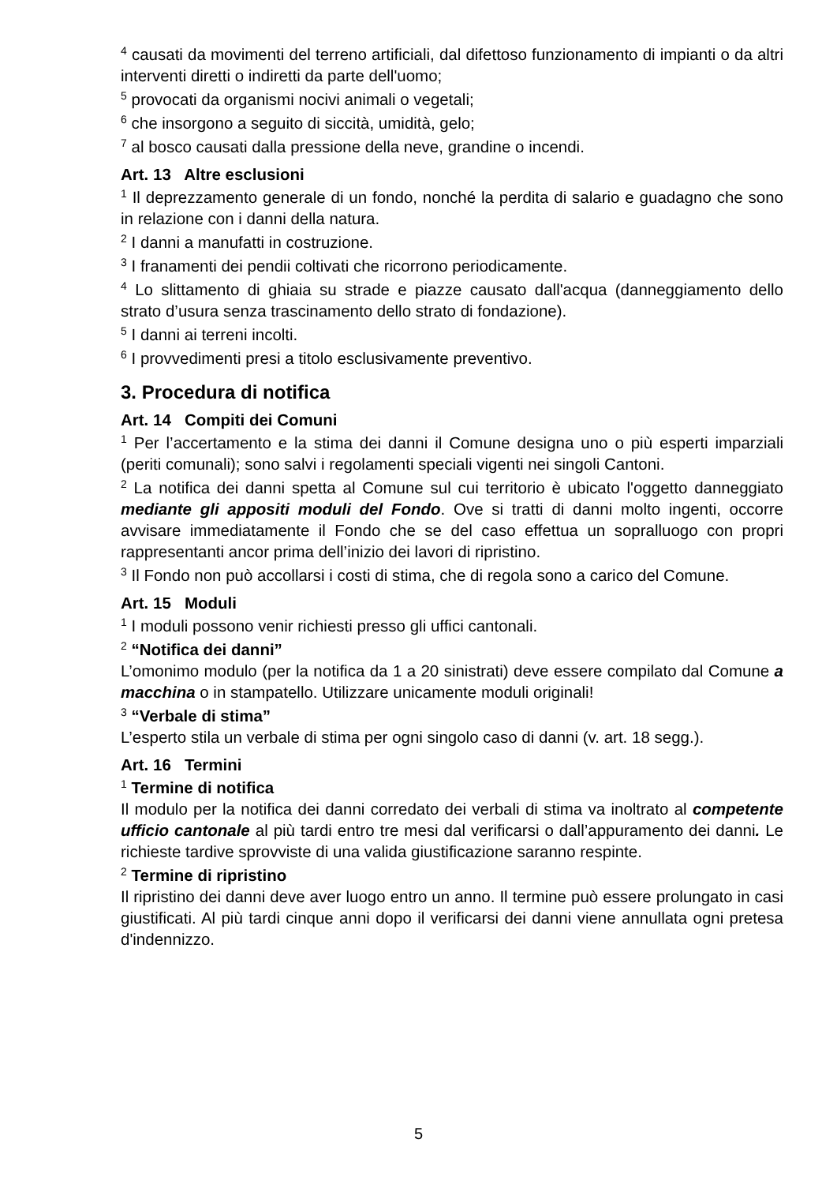<sup>4</sup> causati da movimenti del terreno artificiali, dal difettoso funzionamento di impianti o da altri interventi diretti o indiretti da parte dell'uomo;
<sup>5</sup> provocati da organismi nocivi animali o vegetali;
<sup>6</sup> che insorgono a seguito di siccità, umidità, gelo;
<sup>7</sup> al bosco causati dalla pressione della neve, grandine o incendi.
Art. 13 Altre esclusioni
<sup>1</sup> Il deprezzamento generale di un fondo, nonché la perdita di salario e guadagno che sono in relazione con i danni della natura.
<sup>2</sup> I danni a manufatti in costruzione.
<sup>3</sup> I franamenti dei pendii coltivati che ricorrono periodicamente.
<sup>4</sup> Lo slittamento di ghiaia su strade e piazze causato dall'acqua (danneggiamento dello strato d’usura senza trascinamento dello strato di fondazione).
<sup>5</sup> I danni ai terreni incolti.
<sup>6</sup> I provvedimenti presi a titolo esclusivamente preventivo.
3. Procedura di notifica
Art. 14 Compiti dei Comuni
<sup>1</sup> Per l’accertamento e la stima dei danni il Comune designa uno o più esperti imparziali (periti comunali); sono salvi i regolamenti speciali vigenti nei singoli Cantoni.
<sup>2</sup> La notifica dei danni spetta al Comune sul cui territorio è ubicato l'oggetto danneggiato mediante gli appositi moduli del Fondo. Ove si tratti di danni molto ingenti, occorre avvisare immediatamente il Fondo che se del caso effettua un sopralluogo con propri rappresentanti ancor prima dell’inizio dei lavori di ripristino.
<sup>3</sup> Il Fondo non può accollarsi i costi di stima, che di regola sono a carico del Comune.
Art. 15 Moduli
<sup>1</sup> I moduli possono venir richiesti presso gli uffici cantonali.
<sup>2</sup> “Notifica dei danni”
L’omonimo modulo (per la notifica da 1 a 20 sinistrati) deve essere compilato dal Comune a macchina o in stampatello. Utilizzare unicamente moduli originali!
<sup>3</sup> “Verbale di stima”
L’esperto stila un verbale di stima per ogni singolo caso di danni (v. art. 18 segg.).
Art. 16 Termini
<sup>1</sup> Termine di notifica
Il modulo per la notifica dei danni corredato dei verbali di stima va inoltrato al competente ufficio cantonale al più tardi entro tre mesi dal verificarsi o dall’appuramento dei danni. Le richieste tardive sprovviste di una valida giustificazione saranno respinte.
<sup>2</sup> Termine di ripristino
Il ripristino dei danni deve aver luogo entro un anno. Il termine può essere prolungato in casi giustificati. Al più tardi cinque anni dopo il verificarsi dei danni viene annullata ogni pretesa d'indennizzo.
5